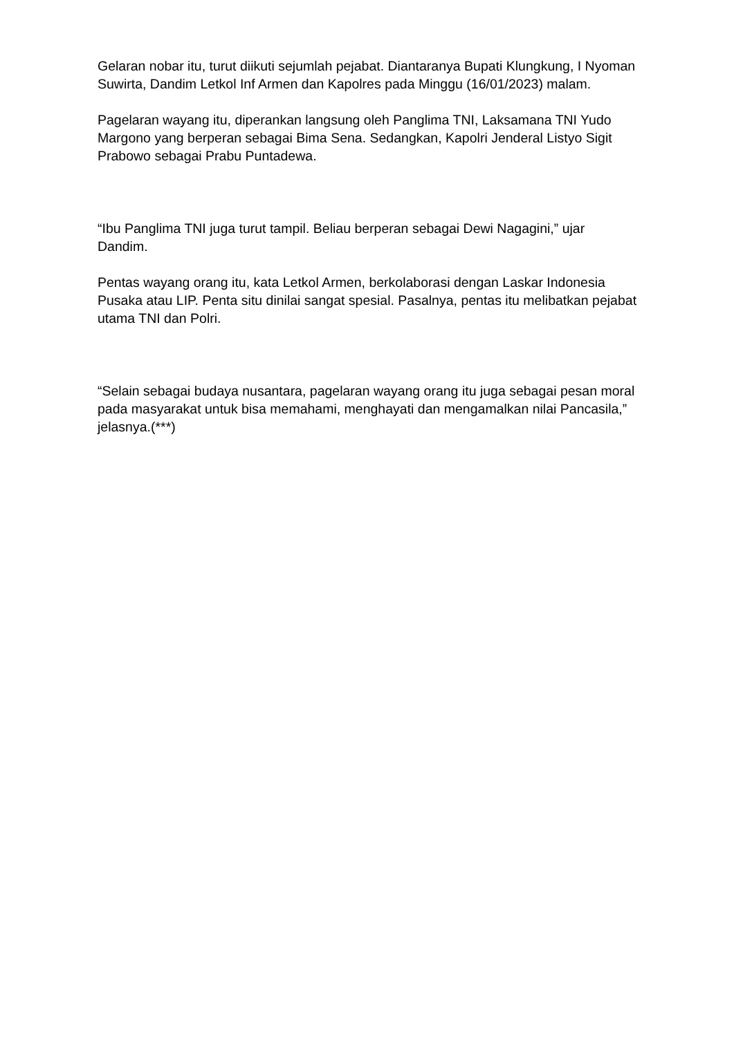Gelaran nobar itu, turut diikuti sejumlah pejabat. Diantaranya Bupati Klungkung, I Nyoman Suwirta, Dandim Letkol Inf Armen dan Kapolres pada Minggu (16/01/2023) malam.
Pagelaran wayang itu, diperankan langsung oleh Panglima TNI, Laksamana TNI Yudo Margono yang berperan sebagai Bima Sena. Sedangkan, Kapolri Jenderal Listyo Sigit Prabowo sebagai Prabu Puntadewa.
“Ibu Panglima TNI juga turut tampil. Beliau berperan sebagai Dewi Nagagini,” ujar Dandim.
Pentas wayang orang itu, kata Letkol Armen, berkolaborasi dengan Laskar Indonesia Pusaka atau LIP. Penta situ dinilai sangat spesial. Pasalnya, pentas itu melibatkan pejabat utama TNI dan Polri.
“Selain sebagai budaya nusantara, pagelaran wayang orang itu juga sebagai pesan moral pada masyarakat untuk bisa memahami, menghayati dan mengamalkan nilai Pancasila,” jelasnya.(***)